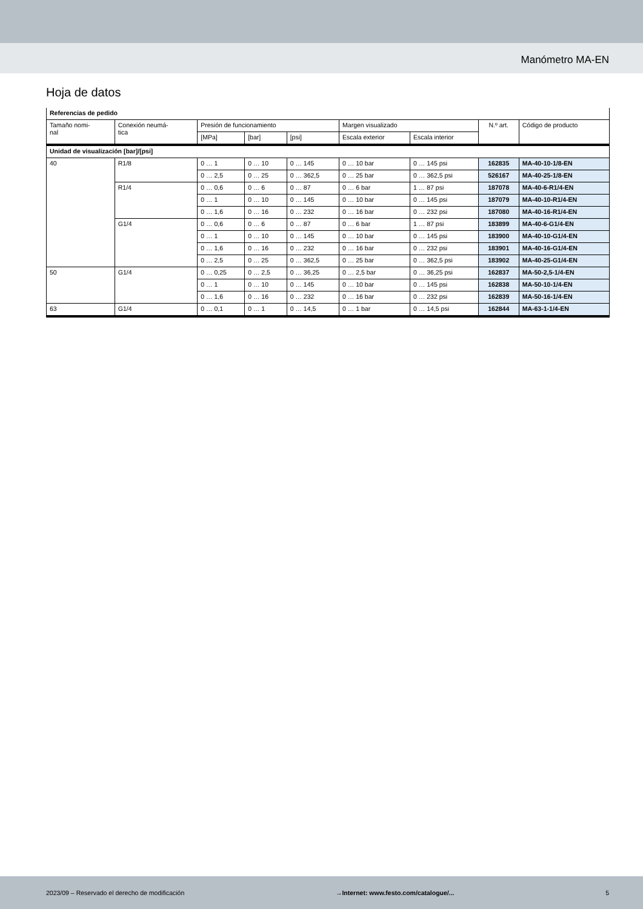Manómetro MA-EN
Hoja de datos
| Referencias de pedido | | | | | | | | |
| --- | --- | --- | --- | --- | --- | --- | --- | --- |
| Tamaño nomi- nal | Conexión neumá- tica | Presión de funcionamiento | | | Margen visualizado | | N.º art. | Código de producto |
| | | [MPa] | [bar] | [psi] | Escala exterior | Escala interior | | |
| Unidad de visualización [bar]/[psi] | | | | | | | | |
| 40 | R1/8 | 0 … 1 | 0 … 10 | 0 … 145 | 0 … 10 bar | 0 … 145 psi | 162835 | MA-40-10-1/8-EN |
| | | 0 … 2,5 | 0 … 25 | 0 … 362,5 | 0 … 25 bar | 0 … 362,5 psi | 526167 | MA-40-25-1/8-EN |
| | R1/4 | 0 … 0,6 | 0 … 6 | 0 … 87 | 0 … 6 bar | 1 … 87 psi | 187078 | MA-40-6-R1/4-EN |
| | | 0 … 1 | 0 … 10 | 0 … 145 | 0 … 10 bar | 0 … 145 psi | 187079 | MA-40-10-R1/4-EN |
| | | 0 … 1,6 | 0 … 16 | 0 … 232 | 0 … 16 bar | 0 … 232 psi | 187080 | MA-40-16-R1/4-EN |
| | G1/4 | 0 … 0,6 | 0 … 6 | 0 … 87 | 0 … 6 bar | 1 … 87 psi | 183899 | MA-40-6-G1/4-EN |
| | | 0 … 1 | 0 … 10 | 0 … 145 | 0 … 10 bar | 0 … 145 psi | 183900 | MA-40-10-G1/4-EN |
| | | 0 … 1,6 | 0 … 16 | 0 … 232 | 0 … 16 bar | 0 … 232 psi | 183901 | MA-40-16-G1/4-EN |
| | | 0 … 2,5 | 0 … 25 | 0 … 362,5 | 0 … 25 bar | 0 … 362,5 psi | 183902 | MA-40-25-G1/4-EN |
| 50 | G1/4 | 0 … 0,25 | 0 … 2,5 | 0 … 36,25 | 0 … 2,5 bar | 0 … 36,25 psi | 162837 | MA-50-2,5-1/4-EN |
| | | 0 … 1 | 0 … 10 | 0 … 145 | 0 … 10 bar | 0 … 145 psi | 162838 | MA-50-10-1/4-EN |
| | | 0 … 1,6 | 0 … 16 | 0 … 232 | 0 … 16 bar | 0 … 232 psi | 162839 | MA-50-16-1/4-EN |
| 63 | G1/4 | 0 … 0,1 | 0 … 1 | 0 … 14,5 | 0 … 1 bar | 0 … 14,5 psi | 162844 | MA-63-1-1/4-EN |
2023/09 – Reservado el derecho de modificación →Internet: www.festo.com/catalogue/... 5